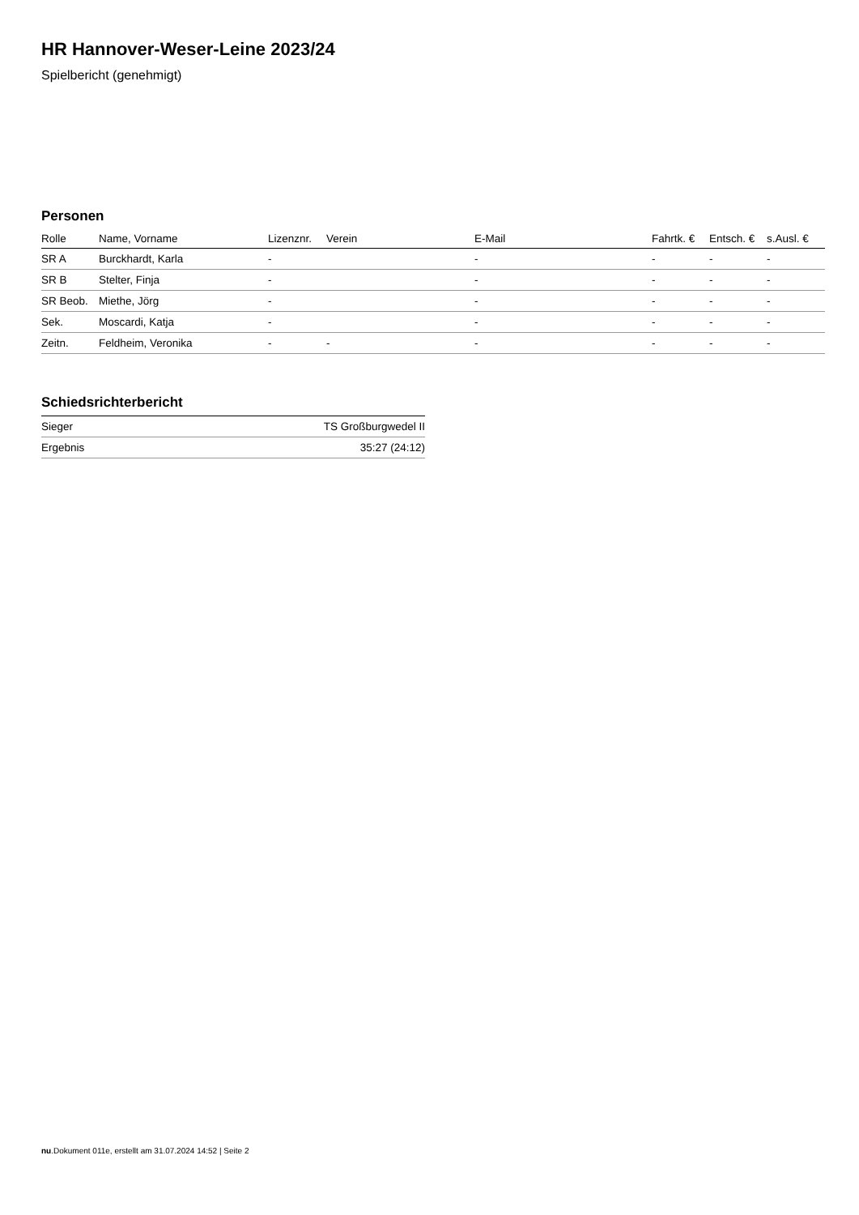HR Hannover-Weser-Leine 2023/24
Spielbericht (genehmigt)
Personen
| Rolle | Name, Vorname | Lizenznr. | Verein | E-Mail | Fahrtk. € | Entsch. € | s.Ausl. € |
| --- | --- | --- | --- | --- | --- | --- | --- |
| SR A | Burckhardt, Karla | - | | - | - | - | - |
| SR B | Stelter, Finja | - | | - | - | - | - |
| SR Beob. | Miethe, Jörg | - | | - | - | - | - |
| Sek. | Moscardi, Katja | - | | - | - | - | - |
| Zeitn. | Feldheim, Veronika | - | - | - | - | - | - |
Schiedsrichterbericht
| Sieger | TS Großburgwedel II |
| Ergebnis | 35:27 (24:12) |
nu.Dokument 011e, erstellt am 31.07.2024 14:52 | Seite 2